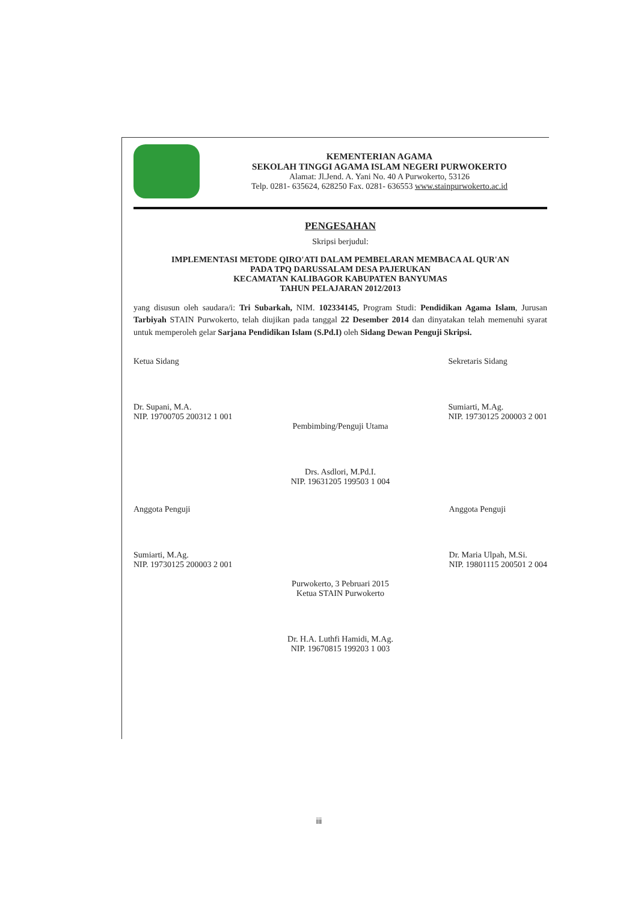KEMENTERIAN AGAMA
SEKOLAH TINGGI AGAMA ISLAM NEGERI PURWOKERTO
Alamat: Jl.Jend. A. Yani No. 40 A Purwokerto, 53126
Telp. 0281- 635624, 628250 Fax. 0281- 636553 www.stainpurwokerto.ac.id
PENGESAHAN
Skripsi berjudul:
IMPLEMENTASI METODE QIRO'ATI DALAM PEMBELARAN MEMBACA AL QUR'AN
PADA TPQ DARUSSALAM DESA PAJERUKAN
KECAMATAN KALIBAGOR KABUPATEN BANYUMAS
TAHUN PELAJARAN 2012/2013
yang disusun oleh saudara/i: Tri Subarkah, NIM. 102334145, Program Studi: Pendidikan Agama Islam, Jurusan Tarbiyah STAIN Purwokerto, telah diujikan pada tanggal 22 Desember 2014 dan dinyatakan telah memenuhi syarat untuk memperoleh gelar Sarjana Pendidikan Islam (S.Pd.I) oleh Sidang Dewan Penguji Skripsi.
Ketua Sidang
Dr. Supani, M.A.
NIP. 19700705 200312 1 001
Sekretaris Sidang
Sumiarti, M.Ag.
NIP. 19730125 200003 2 001
Pembimbing/Penguji Utama
Drs. Asdlori, M.Pd.I.
NIP. 19631205 199503 1 004
Anggota Penguji
Sumiarti, M.Ag.
NIP. 19730125 200003 2 001
Anggota Penguji
Dr. Maria Ulpah, M.Si.
NIP. 19801115 200501 2 004
Purwokerto, 3 Pebruari 2015
Ketua STAIN Purwokerto
Dr. H.A. Luthfi Hamidi, M.Ag.
NIP. 19670815 199203 1 003
iii